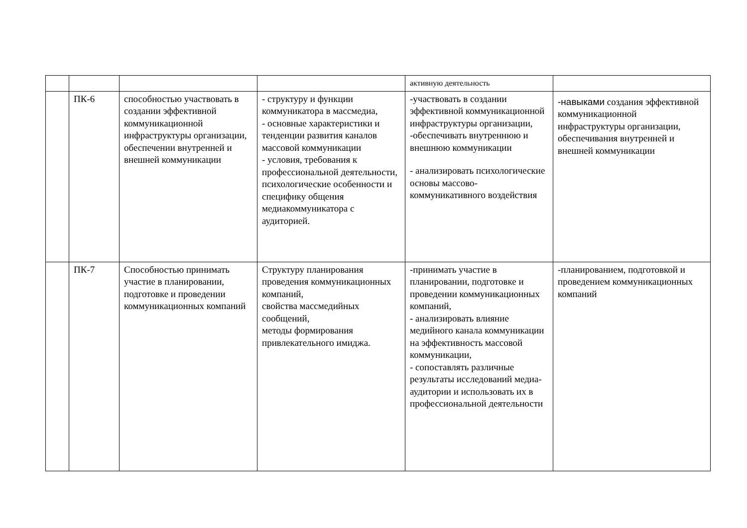| | | | | активную деятельность | |
| | ПК-6 | способностью участвовать в создании эффективной коммуникационной инфраструктуры организации, обеспечении внутренней и внешней коммуникации | - структуру и функции коммуникатора в массмедиа, - основные характеристики и тенденции развития каналов массовой коммуникации - условия, требования к профессиональной деятельности, психологические особенности и специфику общения медиакоммуникатора с аудиторией. | -участвовать в создании эффективной коммуникационной инфраструктуры организации, -обеспечивать внутреннюю и внешнюю коммуникации - анализировать психологические основы массово-коммуникативного воздействия | -навыками создания эффективной коммуникационной инфраструктуры организации, обеспечивания внутренней и внешней коммуникации |
| | ПК-7 | Способностью принимать участие в планировании, подготовке и проведении коммуникационных компаний | Структуру планирования проведения коммуникационных компаний, свойства массмедийных сообщений, методы формирования привлекательного имиджа. | -принимать участие в планировании, подготовке и проведении коммуникационных компаний, - анализировать влияние медийного канала коммуникации на эффективность массовой коммуникации, - сопоставлять различные результаты исследований медиа-аудитории и использовать их в профессиональной деятельности | -планированием, подготовкой и проведением коммуникационных компаний |